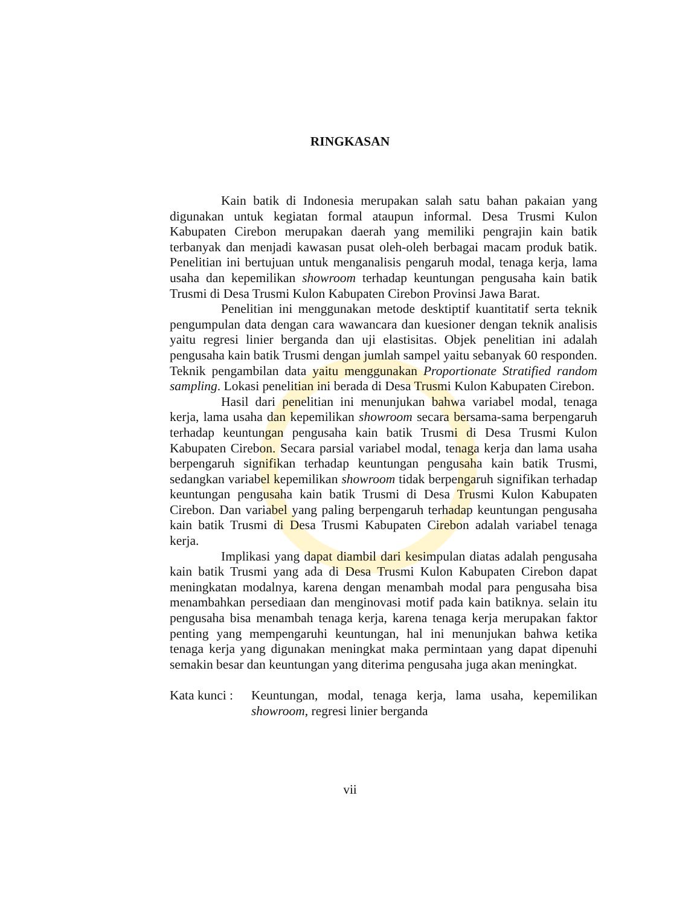RINGKASAN
Kain batik di Indonesia merupakan salah satu bahan pakaian yang digunakan untuk kegiatan formal ataupun informal. Desa Trusmi Kulon Kabupaten Cirebon merupakan daerah yang memiliki pengrajin kain batik terbanyak dan menjadi kawasan pusat oleh-oleh berbagai macam produk batik. Penelitian ini bertujuan untuk menganalisis pengaruh modal, tenaga kerja, lama usaha dan kepemilikan showroom terhadap keuntungan pengusaha kain batik Trusmi di Desa Trusmi Kulon Kabupaten Cirebon Provinsi Jawa Barat.
Penelitian ini menggunakan metode desktiptif kuantitatif serta teknik pengumpulan data dengan cara wawancara dan kuesioner dengan teknik analisis yaitu regresi linier berganda dan uji elastisitas. Objek penelitian ini adalah pengusaha kain batik Trusmi dengan jumlah sampel yaitu sebanyak 60 responden. Teknik pengambilan data yaitu menggunakan Proportionate Stratified random sampling. Lokasi penelitian ini berada di Desa Trusmi Kulon Kabupaten Cirebon.
Hasil dari penelitian ini menunjukan bahwa variabel modal, tenaga kerja, lama usaha dan kepemilikan showroom secara bersama-sama berpengaruh terhadap keuntungan pengusaha kain batik Trusmi di Desa Trusmi Kulon Kabupaten Cirebon. Secara parsial variabel modal, tenaga kerja dan lama usaha berpengaruh signifikan terhadap keuntungan pengusaha kain batik Trusmi, sedangkan variabel kepemilikan showroom tidak berpengaruh signifikan terhadap keuntungan pengusaha kain batik Trusmi di Desa Trusmi Kulon Kabupaten Cirebon. Dan variabel yang paling berpengaruh terhadap keuntungan pengusaha kain batik Trusmi di Desa Trusmi Kabupaten Cirebon adalah variabel tenaga kerja.
Implikasi yang dapat diambil dari kesimpulan diatas adalah pengusaha kain batik Trusmi yang ada di Desa Trusmi Kulon Kabupaten Cirebon dapat meningkatan modalnya, karena dengan menambah modal para pengusaha bisa menambahkan persediaan dan menginovasi motif pada kain batiknya. selain itu pengusaha bisa menambah tenaga kerja, karena tenaga kerja merupakan faktor penting yang mempengaruhi keuntungan, hal ini menunjukan bahwa ketika tenaga kerja yang digunakan meningkat maka permintaan yang dapat dipenuhi semakin besar dan keuntungan yang diterima pengusaha juga akan meningkat.
Kata kunci : Keuntungan, modal, tenaga kerja, lama usaha, kepemilikan showroom, regresi linier berganda
vii